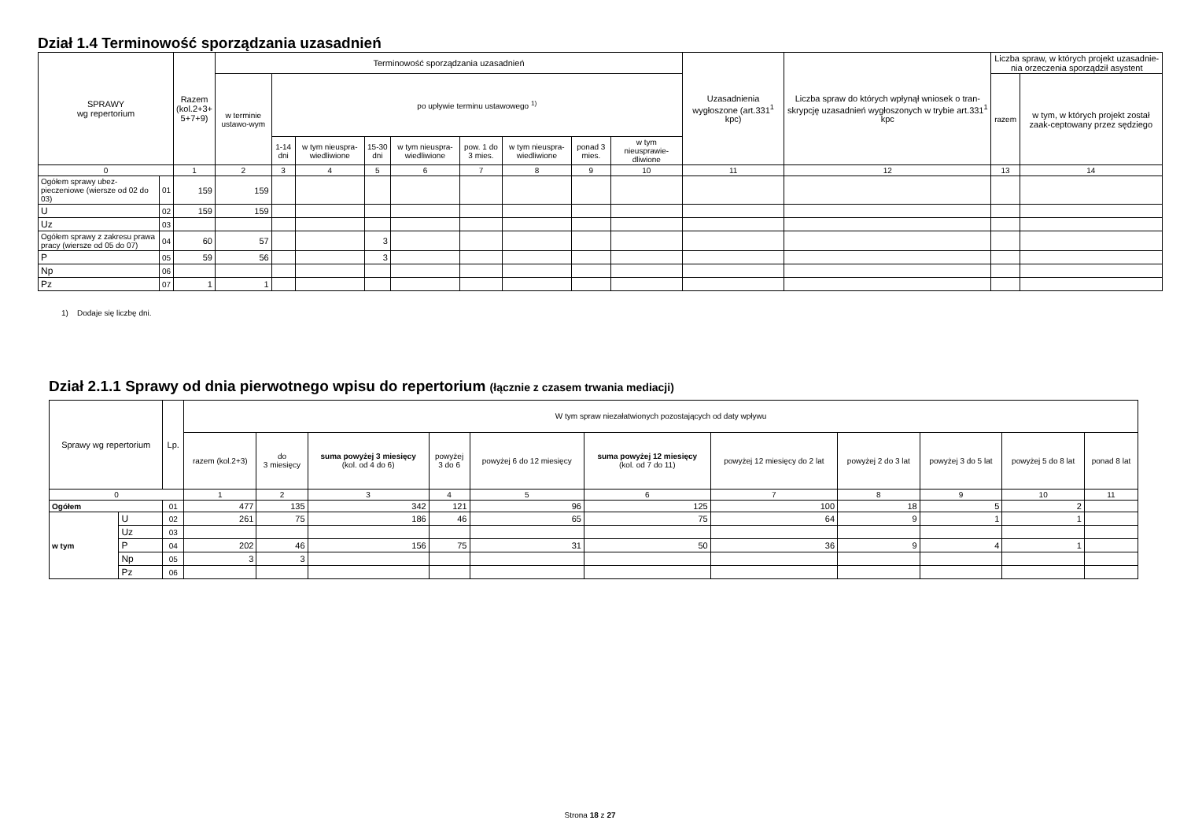Dział 1.4 Terminowość sporządzania uzasadnień
| SPRAWY wg repertorium | | Razem (kol.2+3+ 5+7+9) | Terminowość sporządzania uzasadnień | | | | | | | | | Uzasadnienia wygłoszone (art.331<sup>1</sup> kpc) | Liczba spraw do których wpłynął wniosek o tran-skrypcję uzasadnień wygłoszonych w trybie art.331<sup>1</sup> kpc | Liczba spraw, w których projekt uzasadnie-nia orzeczenia sporządził asystent | |
| --- | --- | --- | --- | --- | --- | --- | --- | --- | --- | --- | --- | --- | --- | --- | --- |
| | | | w terminie ustawo-wym | po upływie terminu ustawowego <sup>1)</sup> | | | | | | | | | | razem | w tym, w których projekt został zaak-ceptowany przez sędziego |
| | | | | 1-14 dni | w tym nieuspra-wiedliwione | 15-30 dni | w tym nieuspra-wiedliwione | pow. 1 do 3 mies. | w tym nieuspra-wiedliwione | ponad 3 mies. | w tym nieusprawie-dliwione | | | | |
| 0 | | 1 | 2 | 3 | 4 | 5 | 6 | 7 | 8 | 9 | 10 | 11 | 12 | 13 | 14 |
| Ogółem sprawy ubez-pieczeniowe (wiersze od 02 do 03) | 01 | 159 | 159 | | | | | | | | | | | | |
| U | 02 | 159 | 159 | | | | | | | | | | | | |
| Uz | 03 | | | | | | | | | | | | | | |
| Ogółem sprawy z zakresu prawa pracy (wiersze od 05 do 07) | 04 | 60 | 57 | | | 3 | | | | | | | | | |
| P | 05 | 59 | 56 | | | 3 | | | | | | | | | |
| Np | 06 | | | | | | | | | | | | | | |
| Pz | 07 | 1 | 1 | | | | | | | | | | | | |
1) Dodaje się liczbę dni.
Dział 2.1.1 Sprawy od dnia pierwotnego wpisu do repertorium (łącznie z czasem trwania mediacji)
| Sprawy wg repertorium | | Lp. | W tym spraw niezałatwionych pozostających od daty wpływu | | | | | | | | | | |
| --- | --- | --- | --- | --- | --- | --- | --- | --- | --- | --- | --- | --- | --- |
| | | | razem (kol.2+3) | do 3 miesięcy | suma powyżej 3 miesięcy (kol. od 4 do 6) | powyżej 3 do 6 | powyżej 6 do 12 miesięcy | suma powyżej 12 miesięcy (kol. od 7 do 11) | powyżej 12 miesięcy do 2 lat | powyżej 2 do 3 lat | powyżej 3 do 5 lat | powyżej 5 do 8 lat | ponad 8 lat |
| 0 | | | 1 | 2 | 3 | 4 | 5 | 6 | 7 | 8 | 9 | 10 | 11 |
| Ogółem | | 01 | 477 | 135 | 342 | 121 | 96 | 125 | 100 | 18 | 5 | 2 | |
| w tym | U | 02 | 261 | 75 | 186 | 46 | 65 | 75 | 64 | 9 | 1 | 1 | |
| | Uz | 03 | | | | | | | | | | | |
| | P | 04 | 202 | 46 | 156 | 75 | 31 | 50 | 36 | 9 | 4 | 1 | |
| | Np | 05 | 3 | 3 | | | | | | | | | |
| | Pz | 06 | | | | | | | | | | | |
Strona 18 z 27